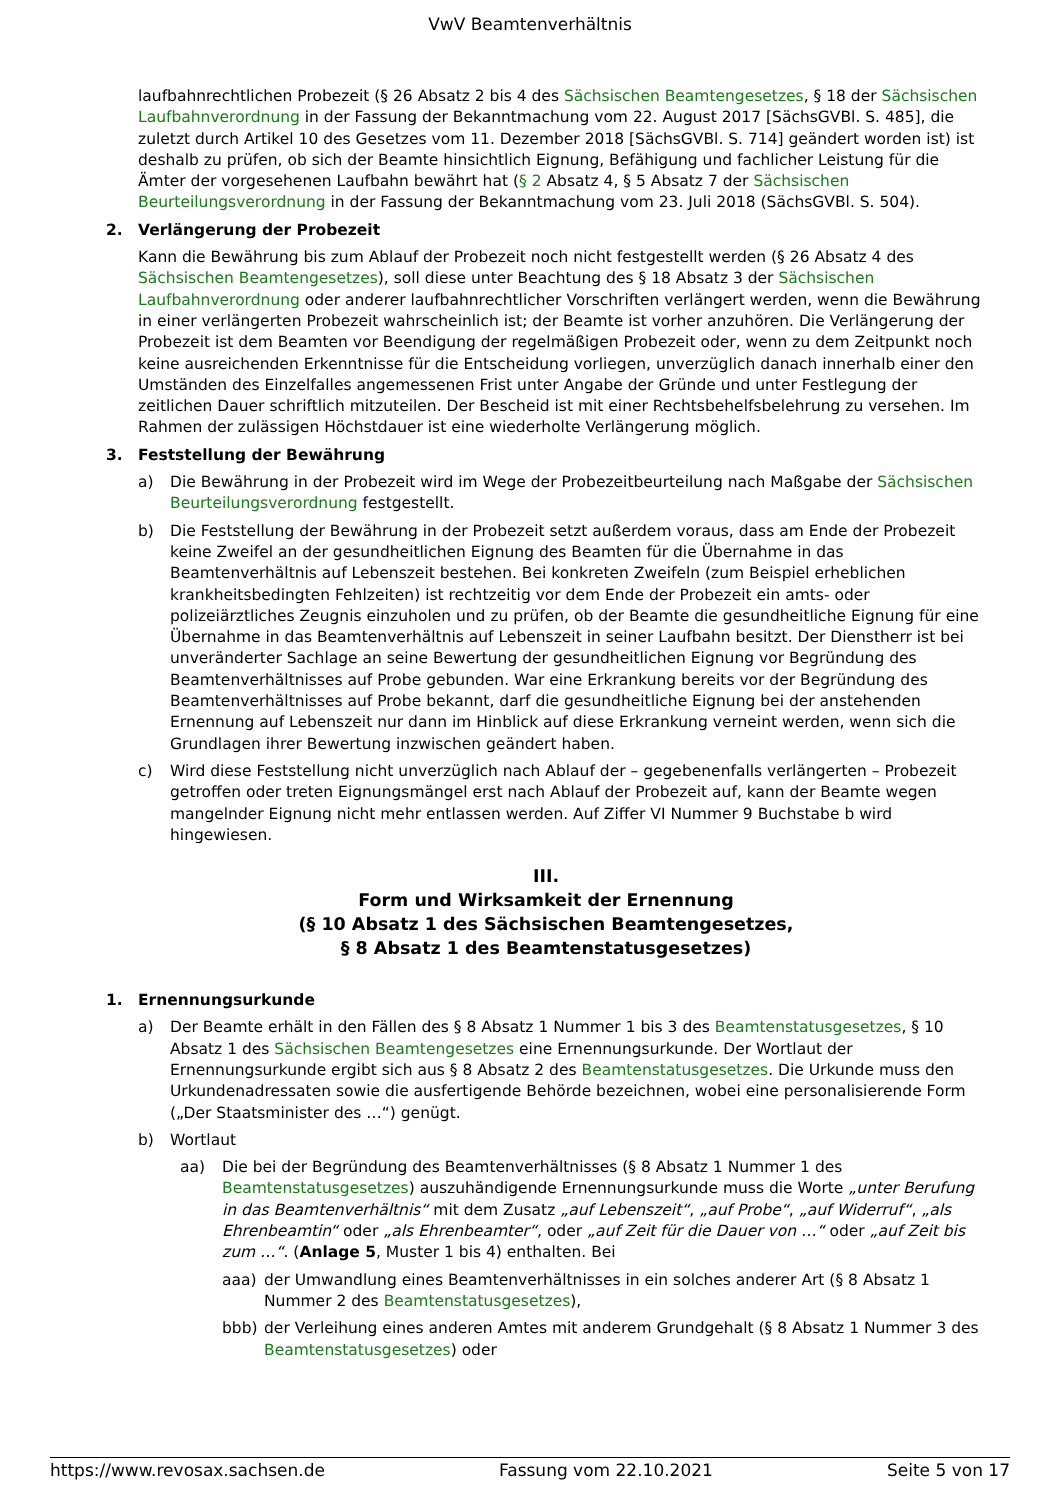VwV Beamtenverhältnis
laufbahnrechtlichen Probezeit (§ 26 Absatz 2 bis 4 des Sächsischen Beamtengesetzes, § 18 der Sächsischen Laufbahnverordnung in der Fassung der Bekanntmachung vom 22. August 2017 [SächsGVBl. S. 485], die zuletzt durch Artikel 10 des Gesetzes vom 11. Dezember 2018 [SächsGVBl. S. 714] geändert worden ist) ist deshalb zu prüfen, ob sich der Beamte hinsichtlich Eignung, Befähigung und fachlicher Leistung für die Ämter der vorgesehenen Laufbahn bewährt hat (§ 2 Absatz 4, § 5 Absatz 7 der Sächsischen Beurteilungsverordnung in der Fassung der Bekanntmachung vom 23. Juli 2018 (SächsGVBl. S. 504).
2. Verlängerung der Probezeit
Kann die Bewährung bis zum Ablauf der Probezeit noch nicht festgestellt werden (§ 26 Absatz 4 des Sächsischen Beamtengesetzes), soll diese unter Beachtung des § 18 Absatz 3 der Sächsischen Laufbahnverordnung oder anderer laufbahnrechtlicher Vorschriften verlängert werden, wenn die Bewährung in einer verlängerten Probezeit wahrscheinlich ist; der Beamte ist vorher anzuhören. Die Verlängerung der Probezeit ist dem Beamten vor Beendigung der regelmäßigen Probezeit oder, wenn zu dem Zeitpunkt noch keine ausreichenden Erkenntnisse für die Entscheidung vorliegen, unverzüglich danach innerhalb einer den Umständen des Einzelfalles angemessenen Frist unter Angabe der Gründe und unter Festlegung der zeitlichen Dauer schriftlich mitzuteilen. Der Bescheid ist mit einer Rechtsbehelfsbelehrung zu versehen. Im Rahmen der zulässigen Höchstdauer ist eine wiederholte Verlängerung möglich.
3. Feststellung der Bewährung
a) Die Bewährung in der Probezeit wird im Wege der Probezeitbeurteilung nach Maßgabe der Sächsischen Beurteilungsverordnung festgestellt.
b) Die Feststellung der Bewährung in der Probezeit setzt außerdem voraus, dass am Ende der Probezeit keine Zweifel an der gesundheitlichen Eignung des Beamten für die Übernahme in das Beamtenverhältnis auf Lebenszeit bestehen. Bei konkreten Zweifeln (zum Beispiel erheblichen krankheitsbedingten Fehlzeiten) ist rechtzeitig vor dem Ende der Probezeit ein amts- oder polizeiärztliches Zeugnis einzuholen und zu prüfen, ob der Beamte die gesundheitliche Eignung für eine Übernahme in das Beamtenverhältnis auf Lebenszeit in seiner Laufbahn besitzt. Der Dienstherr ist bei unveränderter Sachlage an seine Bewertung der gesundheitlichen Eignung vor Begründung des Beamtenverhältnisses auf Probe gebunden. War eine Erkrankung bereits vor der Begründung des Beamtenverhältnisses auf Probe bekannt, darf die gesundheitliche Eignung bei der anstehenden Ernennung auf Lebenszeit nur dann im Hinblick auf diese Erkrankung verneint werden, wenn sich die Grundlagen ihrer Bewertung inzwischen geändert haben.
c) Wird diese Feststellung nicht unverzüglich nach Ablauf der – gegebenenfalls verlängerten – Probezeit getroffen oder treten Eignungsmängel erst nach Ablauf der Probezeit auf, kann der Beamte wegen mangelnder Eignung nicht mehr entlassen werden. Auf Ziffer VI Nummer 9 Buchstabe b wird hingewiesen.
III.
Form und Wirksamkeit der Ernennung
(§ 10 Absatz 1 des Sächsischen Beamtengesetzes,
§ 8 Absatz 1 des Beamtenstatusgesetzes)
1. Ernennungsurkunde
a) Der Beamte erhält in den Fällen des § 8 Absatz 1 Nummer 1 bis 3 des Beamtenstatusgesetzes, § 10 Absatz 1 des Sächsischen Beamtengesetzes eine Ernennungsurkunde. Der Wortlaut der Ernennungsurkunde ergibt sich aus § 8 Absatz 2 des Beamtenstatusgesetzes. Die Urkunde muss den Urkundenadressaten sowie die ausfertigende Behörde bezeichnen, wobei eine personalisierende Form („Der Staatsminister des …“) genügt.
b) Wortlaut
aa) Die bei der Begründung des Beamtenverhältnisses (§ 8 Absatz 1 Nummer 1 des Beamtenstatusgesetzes) auszuhändigende Ernennungsurkunde muss die Worte „unter Berufung in das Beamtenverhältnis“ mit dem Zusatz „auf Lebenszeit“, „auf Probe“, „auf Widerruf“, „als Ehrenbeamtin“ oder „als Ehrenbeamter“, oder „auf Zeit für die Dauer von …“ oder „auf Zeit bis zum …“. (Anlage 5, Muster 1 bis 4) enthalten. Bei
aaa) der Umwandlung eines Beamtenverhältnisses in ein solches anderer Art (§ 8 Absatz 1 Nummer 2 des Beamtenstatusgesetzes),
bbb) der Verleihung eines anderen Amtes mit anderem Grundgehalt (§ 8 Absatz 1 Nummer 3 des Beamtenstatusgesetzes) oder
https://www.revosax.sachsen.de Fassung vom 22.10.2021 Seite 5 von 17